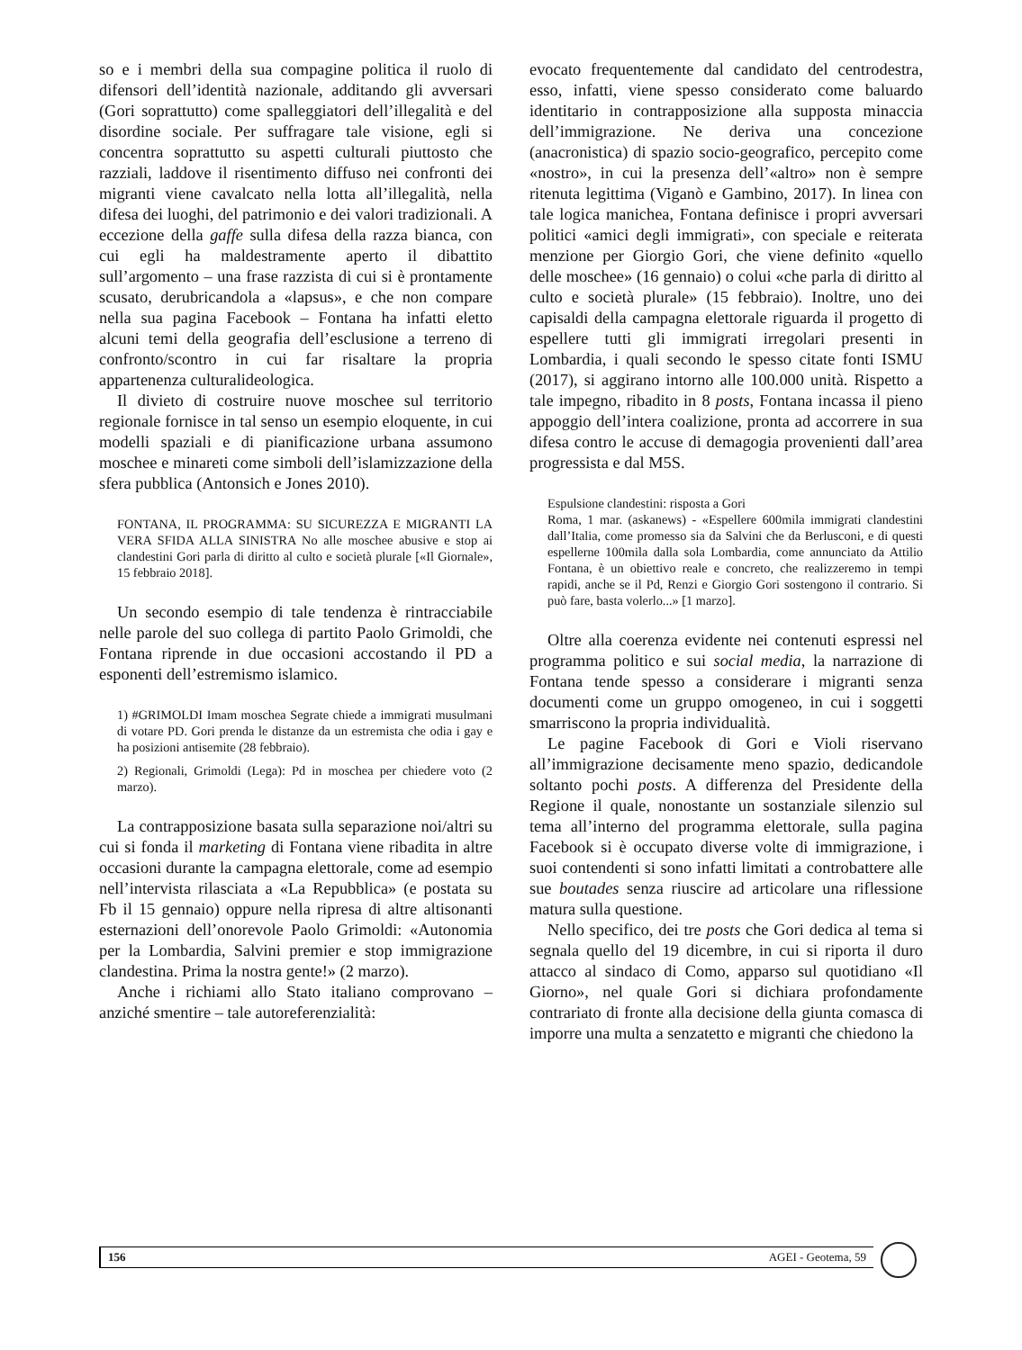so e i membri della sua compagine politica il ruolo di difensori dell’identità nazionale, additando gli avversari (Gori soprattutto) come spalleggiatori dell’illegalità e del disordine sociale. Per suffragare tale visione, egli si concentra soprattutto su aspetti culturali piuttosto che razziali, laddove il risentimento diffuso nei confronti dei migranti viene cavalcato nella lotta all’illegalità, nella difesa dei luoghi, del patrimonio e dei valori tradizionali. A eccezione della gaffe sulla difesa della razza bianca, con cui egli ha maldestramente aperto il dibattito sull’argomento – una frase razzista di cui si è prontamente scusato, derubricandola a «lapsus», e che non compare nella sua pagina Facebook – Fontana ha infatti eletto alcuni temi della geografia dell’esclusione a terreno di confronto/scontro in cui far risaltare la propria appartenenza culturalideologica.
Il divieto di costruire nuove moschee sul territorio regionale fornisce in tal senso un esempio eloquente, in cui modelli spaziali e di pianificazione urbana assumono moschee e minareti come simboli dell’islamizzazione della sfera pubblica (Antonsich e Jones 2010).
FONTANA, IL PROGRAMMA: SU SICUREZZA E MIGRANTI LA VERA SFIDA ALLA SINISTRA No alle moschee abusive e stop ai clandestini Gori parla di diritto al culto e società plurale [«Il Giornale», 15 febbraio 2018].
Un secondo esempio di tale tendenza è rintracciabile nelle parole del suo collega di partito Paolo Grimoldi, che Fontana riprende in due occasioni accostando il PD a esponenti dell’estremismo islamico.
1) #GRIMOLDI Imam moschea Segrate chiede a immigrati musulmani di votare PD. Gori prenda le distanze da un estremista che odia i gay e ha posizioni antisemite (28 febbraio).
2) Regionali, Grimoldi (Lega): Pd in moschea per chiedere voto (2 marzo).
La contrapposizione basata sulla separazione noi/altri su cui si fonda il marketing di Fontana viene ribadita in altre occasioni durante la campagna elettorale, come ad esempio nell’intervista rilasciata a «La Repubblica» (e postata su Fb il 15 gennaio) oppure nella ripresa di altre altisonanti esternazioni dell’onorevole Paolo Grimoldi: «Autonomia per la Lombardia, Salvini premier e stop immigrazione clandestina. Prima la nostra gente!» (2 marzo).
Anche i richiami allo Stato italiano comprovano – anziché smentire – tale autoreferenzialità:
evocato frequentemente dal candidato del centrodestra, esso, infatti, viene spesso considerato come baluardo identitario in contrapposizione alla supposta minaccia dell’immigrazione. Ne deriva una concezione (anacronistica) di spazio socio-geografico, percepito come «nostro», in cui la presenza dell’«altro» non è sempre ritenuta legittima (Viganò e Gambino, 2017). In linea con tale logica manichea, Fontana definisce i propri avversari politici «amici degli immigrati», con speciale e reiterata menzione per Giorgio Gori, che viene definito «quello delle moschee» (16 gennaio) o colui «che parla di diritto al culto e società plurale» (15 febbraio). Inoltre, uno dei capisaldi della campagna elettorale riguarda il progetto di espellere tutti gli immigrati irregolari presenti in Lombardia, i quali secondo le spesso citate fonti ISMU (2017), si aggirano intorno alle 100.000 unità. Rispetto a tale impegno, ribadito in 8 posts, Fontana incassa il pieno appoggio dell’intera coalizione, pronta ad accorrere in sua difesa contro le accuse di demagogia provenienti dall’area progressista e dal M5S.
Espulsione clandestini: risposta a Gori
Roma, 1 mar. (askanews) - «Espellere 600mila immigrati clandestini dall’Italia, come promesso sia da Salvini che da Berlusconi, e di questi espellerne 100mila dalla sola Lombardia, come annunciato da Attilio Fontana, è un obiettivo reale e concreto, che realizzeremo in tempi rapidi, anche se il Pd, Renzi e Giorgio Gori sostengono il contrario. Si può fare, basta volerlo...» [1 marzo].
Oltre alla coerenza evidente nei contenuti espressi nel programma politico e sui social media, la narrazione di Fontana tende spesso a considerare i migranti senza documenti come un gruppo omogeneo, in cui i soggetti smarriscono la propria individualità.
Le pagine Facebook di Gori e Violi riservano all’immigrazione decisamente meno spazio, dedicandole soltanto pochi posts. A differenza del Presidente della Regione il quale, nonostante un sostanziale silenzio sul tema all’interno del programma elettorale, sulla pagina Facebook si è occupato diverse volte di immigrazione, i suoi contendenti si sono infatti limitati a controbattere alle sue boutades senza riuscire ad articolare una riflessione matura sulla questione.
Nello specifico, dei tre posts che Gori dedica al tema si segnala quello del 19 dicembre, in cui si riporta il duro attacco al sindaco di Como, apparso sul quotidiano «Il Giorno», nel quale Gori si dichiara profondamente contrariato di fronte alla decisione della giunta comasca di imporre una multa a senzatetto e migranti che chiedono la
156 AGEI - Geotema, 59